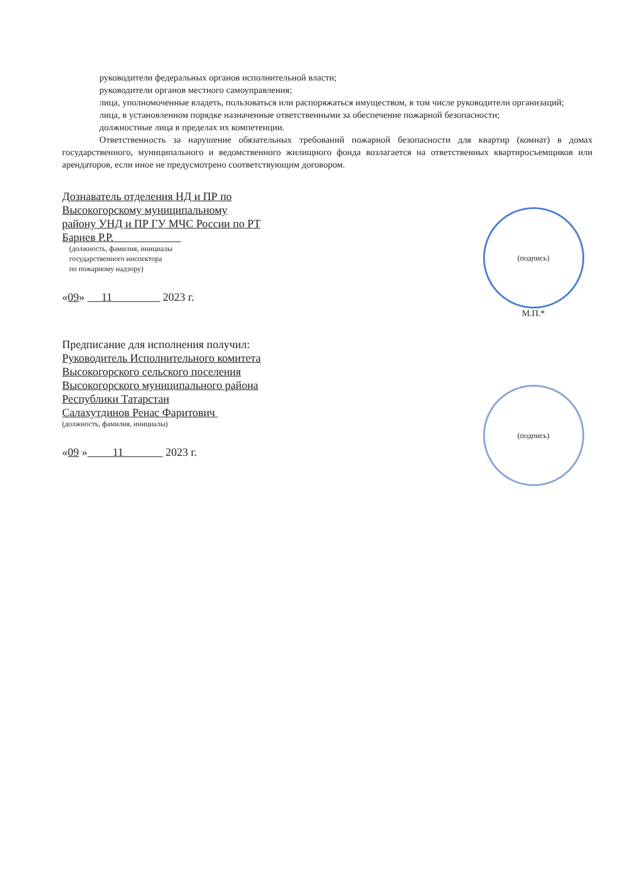руководители федеральных органов исполнительной власти;
руководители органов местного самоуправления;
лица, уполномоченные владеть, пользоваться или распоряжаться имуществом, в том числе руководители организаций;
лица, в установленном порядке назначенные ответственными за обеспечение пожарной безопасности;
должностные лица в пределах их компетенции.
Ответственность за нарушение обязательных требований пожарной безопасности для квартир (комнат) в домах государственного, муниципального и ведомственного жилищного фонда возлагается на ответственных квартиросъемщиков или арендаторов, если иное не предусмотрено соответствующим договором.
Дознаватель отделения НД и ПР по
Высокогорскому муниципальному
району УНД и ПР ГУ МЧС России по РТ
Бариев Р.Р.
(должность, фамилия, инициалы
государственного инспектора
по пожарному надзору)
«09» 11 2023 г.
(подпись)
М.П.*
Предписание для исполнения получил:
Руководитель Исполнительного комитета
Высокогорского сельского поселения
Высокогорского муниципального района
Республики Татарстан
Салахутдинов Ренас Фаритович
(должность, фамилия, инициалы)
«09 » 11 2023 г.
(подпись)